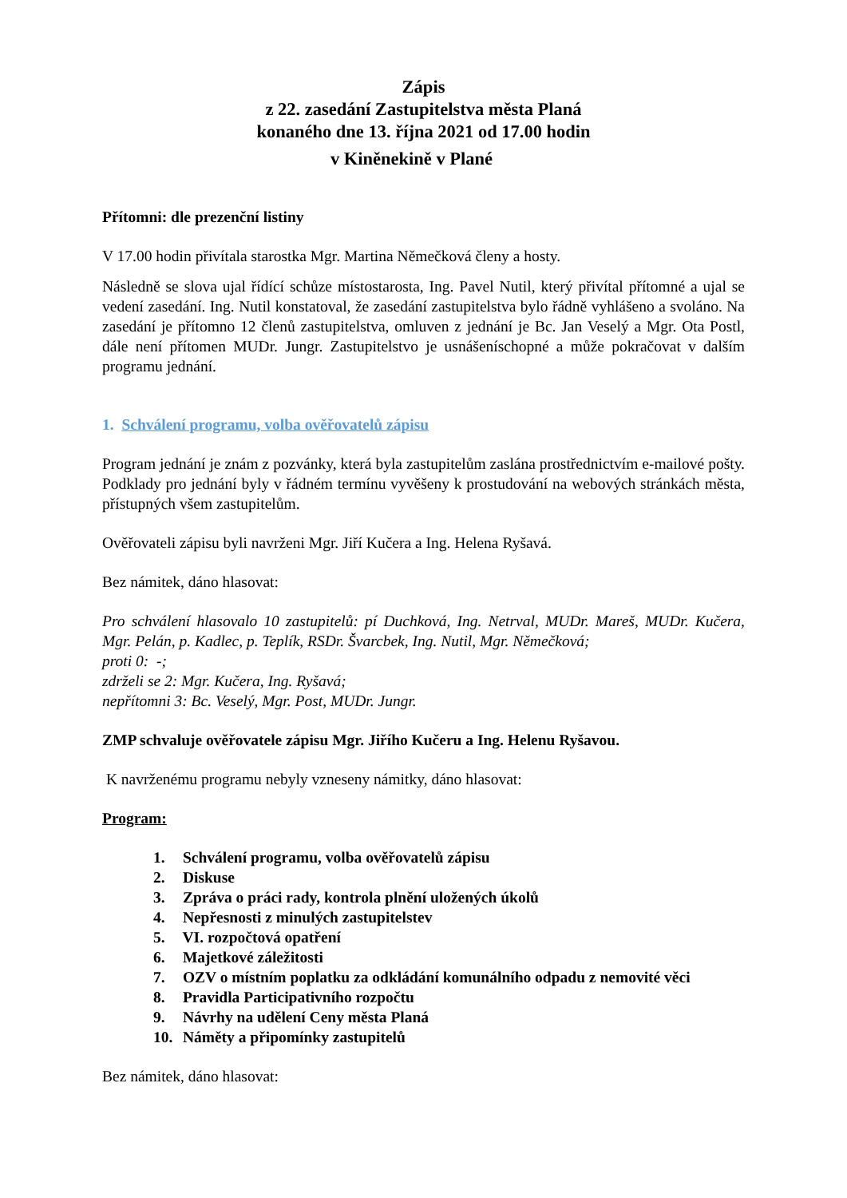Zápis
z 22. zasedání Zastupitelstva města Planá
konaného dne 13. října 2021 od 17.00 hodin
v Kiněnekině v Plané
Přítomni: dle prezenční listiny
V 17.00 hodin přivítala starostka Mgr. Martina Němečková členy a hosty.
Následně se slova ujal řídící schůze místostarosta, Ing. Pavel Nutil, který přivítal přítomné a ujal se vedení zasedání. Ing. Nutil konstatoval, že zasedání zastupitelstva bylo řádně vyhlášeno a svoláno. Na zasedání je přítomno 12 členů zastupitelstva, omluven z jednání je Bc. Jan Veselý a Mgr. Ota Postl, dále není přítomen MUDr. Jungr. Zastupitelstvo je usnášeníschopné a může pokračovat v dalším programu jednání.
1. Schválení programu, volba ověřovatelů zápisu
Program jednání je znám z pozvánky, která byla zastupitelům zaslána prostřednictvím e-mailové pošty. Podklady pro jednání byly v řádném termínu vyvěšeny k prostudování na webových stránkách města, přístupných všem zastupitelům.
Ověřovateli zápisu byli navrženi Mgr. Jiří Kučera a Ing. Helena Ryšavá.
Bez námitek, dáno hlasovat:
Pro schválení hlasovalo 10 zastupitelů: pí Duchková, Ing. Netrval, MUDr. Mareš, MUDr. Kučera, Mgr. Pelán, p. Kadlec, p. Teplík, RSDr. Švarcbek, Ing. Nutil, Mgr. Němečková;
proti 0: -;
zdrželi se 2: Mgr. Kučera, Ing. Ryšavá;
nepřítomni 3: Bc. Veselý, Mgr. Post, MUDr. Jungr.
ZMP schvaluje ověřovatele zápisu Mgr. Jiřího Kučeru a Ing. Helenu Ryšavou.
K navrženému programu nebyly vzneseny námitky, dáno hlasovat:
Program:
1. Schválení programu, volba ověřovatelů zápisu
2. Diskuse
3. Zpráva o práci rady, kontrola plnění uložených úkolů
4. Nepřesnosti z minulých zastupitelstev
5. VI. rozpočtová opatření
6. Majetkové záležitosti
7. OZV o místním poplatku za odkládání komunálního odpadu z nemovité věci
8. Pravidla Participativního rozpočtu
9. Návrhy na udělení Ceny města Planá
10. Náměty a připomínky zastupitelů
Bez námitek, dáno hlasovat: